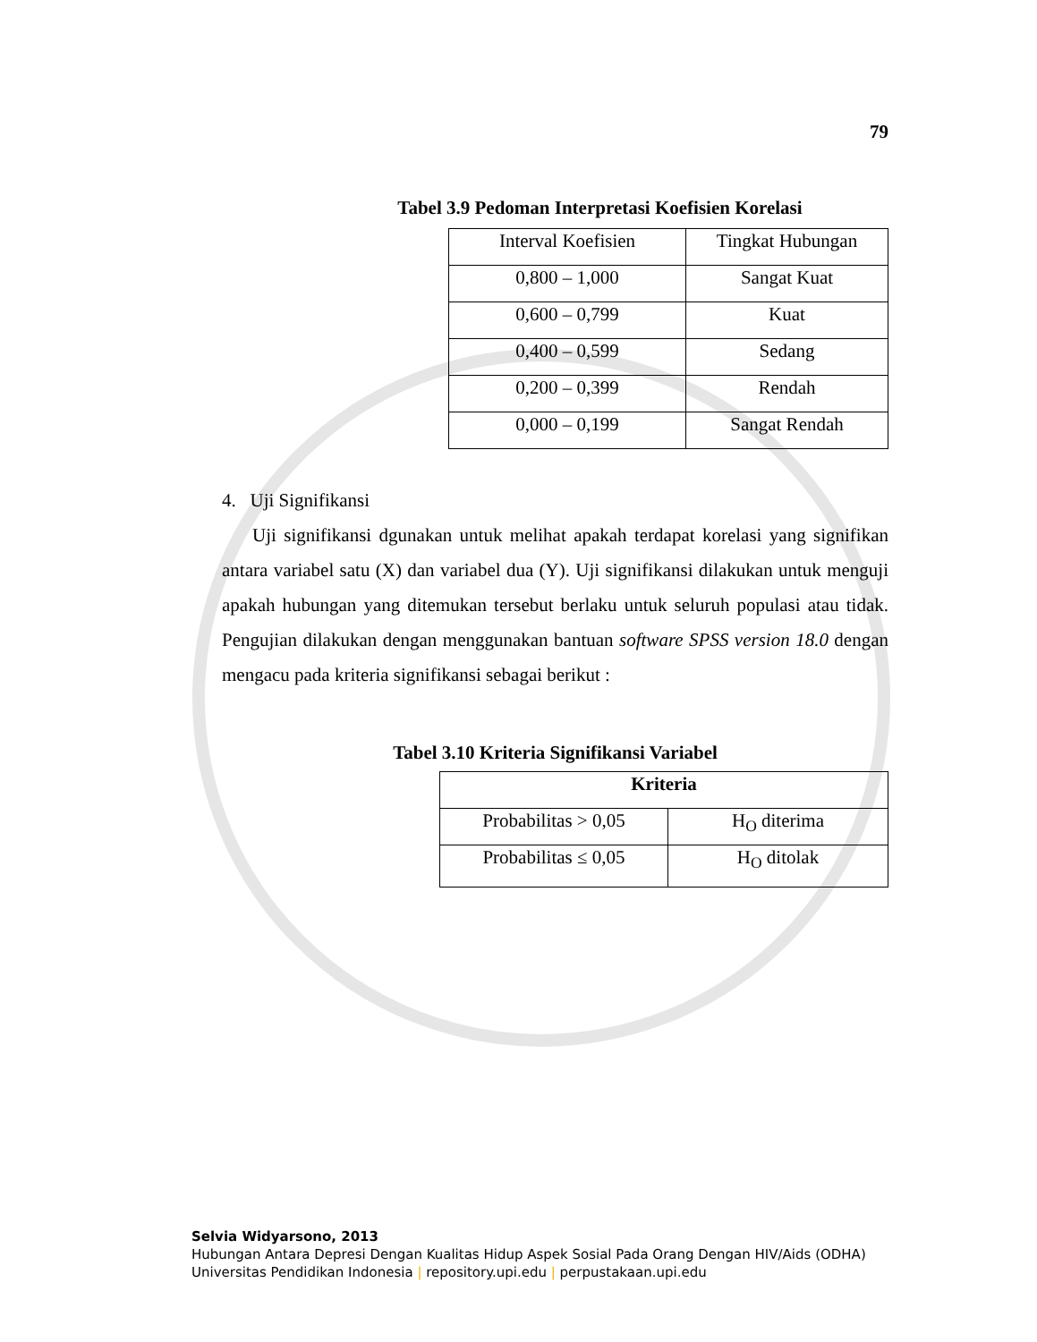79
Tabel 3.9 Pedoman Interpretasi Koefisien Korelasi
| Interval Koefisien | Tingkat Hubungan |
| --- | --- |
| 0,800 – 1,000 | Sangat Kuat |
| 0,600 – 0,799 | Kuat |
| 0,400 – 0,599 | Sedang |
| 0,200 – 0,399 | Rendah |
| 0,000 – 0,199 | Sangat Rendah |
4. Uji Signifikansi
Uji signifikansi dgunakan untuk melihat apakah terdapat korelasi yang signifikan antara variabel satu (X) dan variabel dua (Y). Uji signifikansi dilakukan untuk menguji apakah hubungan yang ditemukan tersebut berlaku untuk seluruh populasi atau tidak. Pengujian dilakukan dengan menggunakan bantuan software SPSS version 18.0 dengan mengacu pada kriteria signifikansi sebagai berikut :
Tabel 3.10 Kriteria Signifikansi Variabel
| Kriteria | |
| --- | --- |
| Probabilitas > 0,05 | H<sub>O</sub> diterima |
| Probabilitas ≤ 0,05 | H<sub>O</sub> ditolak |
Selvia Widyarsono, 2013
Hubungan Antara Depresi Dengan Kualitas Hidup Aspek Sosial Pada Orang Dengan HIV/Aids (ODHA)
Universitas Pendidikan Indonesia | repository.upi.edu | perpustakaan.upi.edu